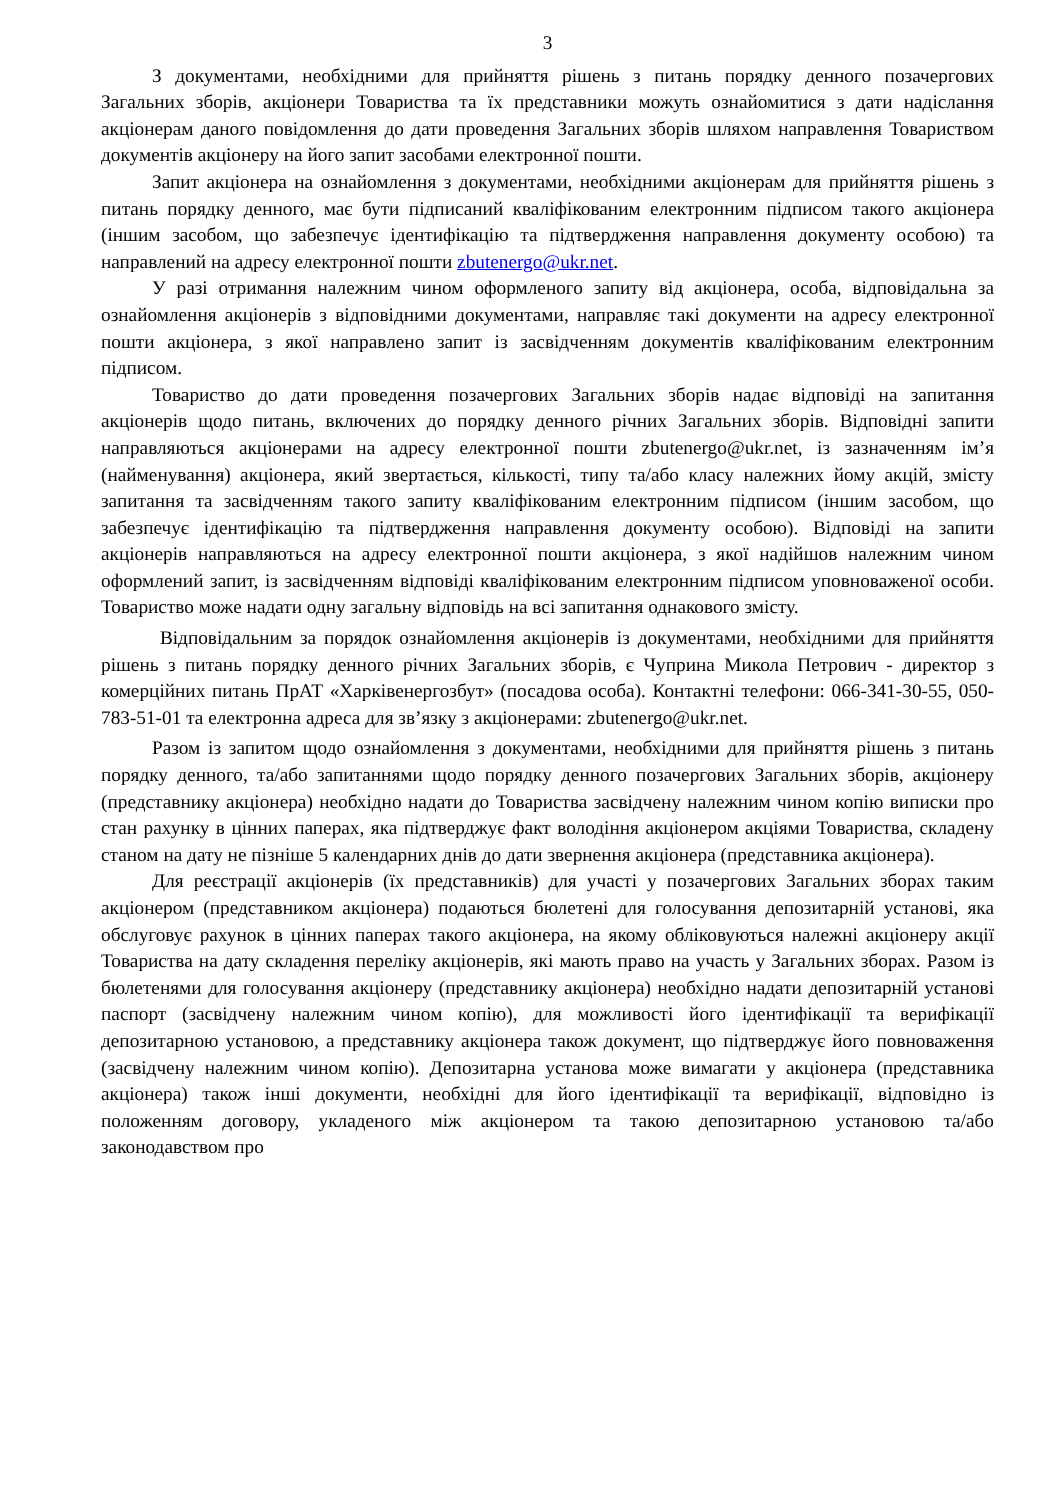3
З документами, необхідними для прийняття рішень з питань порядку денного позачергових Загальних зборів, акціонери Товариства та їх представники можуть ознайомитися з дати надіслання акціонерам даного повідомлення до дати проведення Загальних зборів шляхом направлення Товариством документів акціонеру на його запит засобами електронної пошти.
Запит акціонера на ознайомлення з документами, необхідними акціонерам для прийняття рішень з питань порядку денного, має бути підписаний кваліфікованим електронним підписом такого акціонера (іншим засобом, що забезпечує ідентифікацію та підтвердження направлення документу особою) та направлений на адресу електронної пошти zbutenergo@ukr.net.
У разі отримання належним чином оформленого запиту від акціонера, особа, відповідальна за ознайомлення акціонерів з відповідними документами, направляє такі документи на адресу електронної пошти акціонера, з якої направлено запит із засвідченням документів кваліфікованим електронним підписом.
Товариство до дати проведення позачергових Загальних зборів надає відповіді на запитання акціонерів щодо питань, включених до порядку денного річних Загальних зборів. Відповідні запити направляються акціонерами на адресу електронної пошти zbutenergo@ukr.net, із зазначенням ім’я (найменування) акціонера, який звертається, кількості, типу та/або класу належних йому акцій, змісту запитання та засвідченням такого запиту кваліфікованим електронним підписом (іншим засобом, що забезпечує ідентифікацію та підтвердження направлення документу особою). Відповіді на запити акціонерів направляються на адресу електронної пошти акціонера, з якої надійшов належним чином оформлений запит, із засвідченням відповіді кваліфікованим електронним підписом уповноваженої особи. Товариство може надати одну загальну відповідь на всі запитання однакового змісту.
Відповідальним за порядок ознайомлення акціонерів із документами, необхідними для прийняття рішень з питань порядку денного річних Загальних зборів, є Чуприна Микола Петрович - директор з комерційних питань ПрАТ «Харківенергозбут» (посадова особа). Контактні телефони: 066-341-30-55, 050-783-51-01 та електронна адреса для зв’язку з акціонерами: zbutenergo@ukr.net.
Разом із запитом щодо ознайомлення з документами, необхідними для прийняття рішень з питань порядку денного, та/або запитаннями щодо порядку денного позачергових Загальних зборів, акціонеру (представнику акціонера) необхідно надати до Товариства засвідчену належним чином копію виписки про стан рахунку в цінних паперах, яка підтверджує факт володіння акціонером акціями Товариства, складену станом на дату не пізніше 5 календарних днів до дати звернення акціонера (представника акціонера).
Для реєстрації акціонерів (їх представників) для участі у позачергових Загальних зборах таким акціонером (представником акціонера) подаються бюлетені для голосування депозитарній установі, яка обслуговує рахунок в цінних паперах такого акціонера, на якому обліковуються належні акціонеру акції Товариства на дату складення переліку акціонерів, які мають право на участь у Загальних зборах. Разом із бюлетенями для голосування акціонеру (представнику акціонера) необхідно надати депозитарній установі паспорт (засвідчену належним чином копію), для можливості його ідентифікації та верифікації депозитарною установою, а представнику акціонера також документ, що підтверджує його повноваження (засвідчену належним чином копію). Депозитарна установа може вимагати у акціонера (представника акціонера) також інші документи, необхідні для його ідентифікації та верифікації, відповідно із положенням договору, укладеного між акціонером та такою депозитарною установою та/або законодавством про